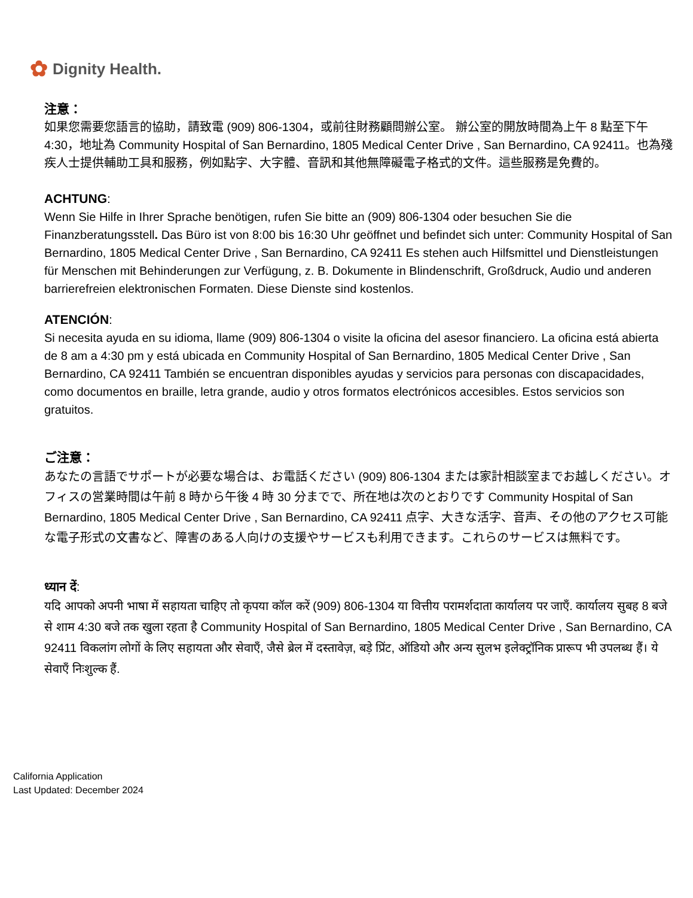✿ Dignity Health.
注意：
如果您需要您語言的協助，請致電 (909) 806-1304，或前往財務顧問辦公室。 辦公室的開放時間為上午 8 點至下午 4:30，地址為 Community Hospital of San Bernardino, 1805 Medical Center Drive , San Bernardino, CA 92411。也為殘疾人士提供輔助工具和服務，例如點字、大字體、音訊和其他無障礙電子格式的文件。這些服務是免費的。
ACHTUNG:
Wenn Sie Hilfe in Ihrer Sprache benötigen, rufen Sie bitte an (909) 806-1304 oder besuchen Sie die Finanzberatungsstell. Das Büro ist von 8:00 bis 16:30 Uhr geöffnet und befindet sich unter: Community Hospital of San Bernardino, 1805 Medical Center Drive , San Bernardino, CA 92411 Es stehen auch Hilfsmittel und Dienstleistungen für Menschen mit Behinderungen zur Verfügung, z. B. Dokumente in Blindenschrift, Großdruck, Audio und anderen barrierefreien elektronischen Formaten. Diese Dienste sind kostenlos.
ATENCIÓN:
Si necesita ayuda en su idioma, llame (909) 806-1304 o visite la oficina del asesor financiero. La oficina está abierta de 8 am a 4:30 pm y está ubicada en Community Hospital of San Bernardino, 1805 Medical Center Drive , San Bernardino, CA 92411 También se encuentran disponibles ayudas y servicios para personas con discapacidades, como documentos en braille, letra grande, audio y otros formatos electrónicos accesibles. Estos servicios son gratuitos.
ご注意：
あなたの言語でサポートが必要な場合は、お電話ください (909) 806-1304 または家計相談室までお越しください。オフィスの営業時間は午前 8 時から午後 4 時 30 分までで、所在地は次のとおりです Community Hospital of San Bernardino, 1805 Medical Center Drive , San Bernardino, CA 92411 点字、大きな活字、音声、その他のアクセス可能な電子形式の文書など、障害のある人向けの支援やサービスも利用できます。これらのサービスは無料です。
ध्यान दें:
यदि आपको अपनी भाषा में सहायता चाहिए तो कृपया कॉल करें (909) 806-1304 या वित्तीय परामर्शदाता कार्यालय पर जाएँ. कार्यालय सुबह 8 बजे से शाम 4:30 बजे तक खुला रहता है Community Hospital of San Bernardino, 1805 Medical Center Drive , San Bernardino, CA 92411 विकलांग लोगों के लिए सहायता और सेवाएँ, जैसे ब्रेल में दस्तावेज़, बड़े प्रिंट, ऑडियो और अन्य सुलभ इलेक्ट्रॉनिक प्रारूप भी उपलब्ध हैं। ये सेवाएँ निःशुल्क हैं.
California Application
Last Updated: December 2024